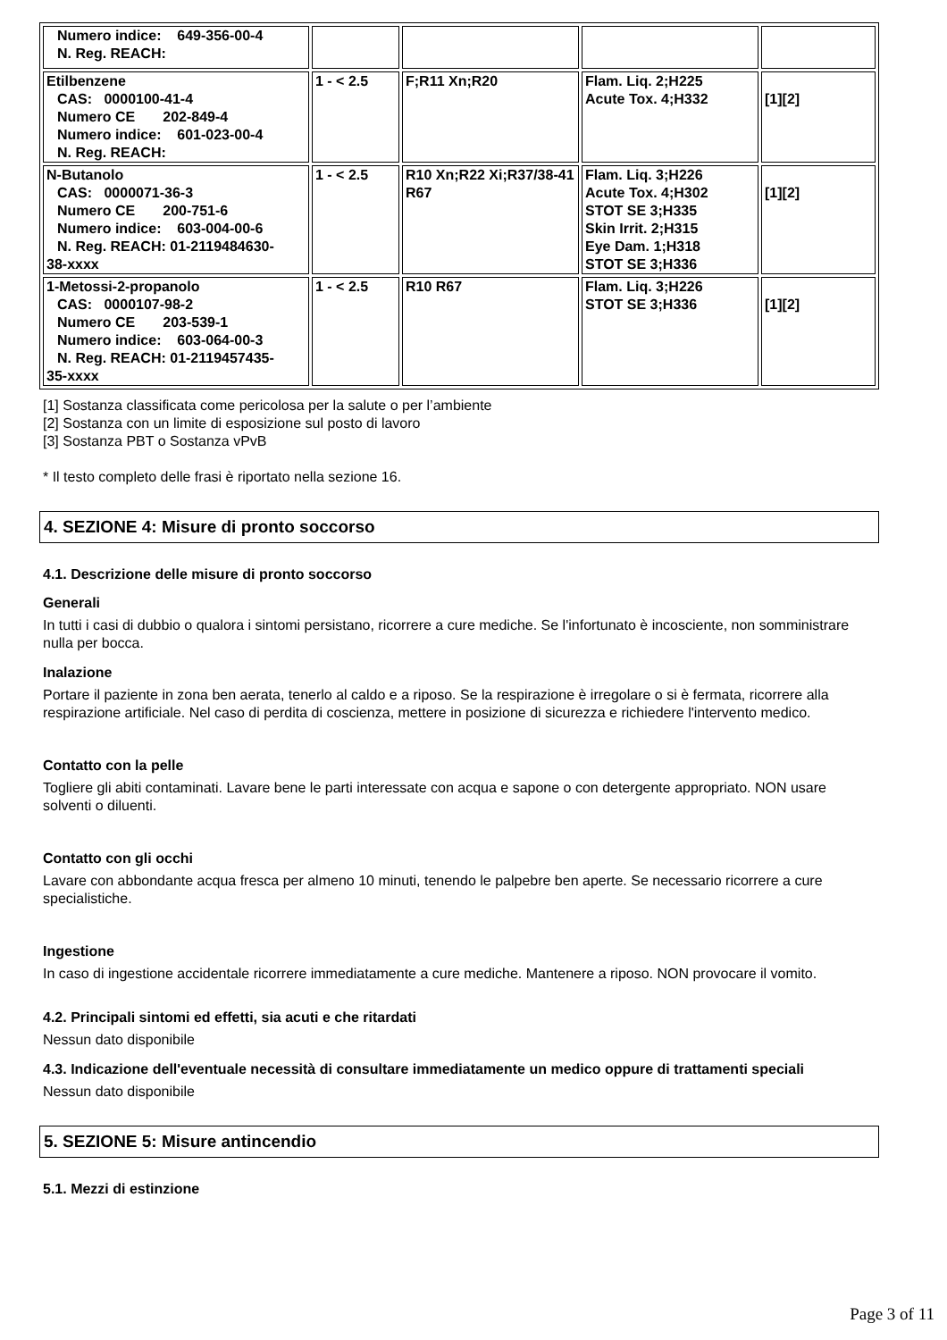| Numero indice: 649-356-00-4 N. Reg. REACH: | | | | |
| Etilbenzene CAS: 0000100-41-4 Numero CE 202-849-4 Numero indice: 601-023-00-4 N. Reg. REACH: | 1 - < 2.5 | F;R11 Xn;R20 | Flam. Liq. 2;H225 Acute Tox. 4;H332 | [1][2] |
| N-Butanolo CAS: 0000071-36-3 Numero CE 200-751-6 Numero indice: 603-004-00-6 N. Reg. REACH: 01-2119484630- 38-xxxx | 1 - < 2.5 | R10 Xn;R22 Xi;R37/38-41 R67 | Flam. Liq. 3;H226 Acute Tox. 4;H302 STOT SE 3;H335 Skin Irrit. 2;H315 Eye Dam. 1;H318 STOT SE 3;H336 | [1][2] |
| 1-Metossi-2-propanolo CAS: 0000107-98-2 Numero CE 203-539-1 Numero indice: 603-064-00-3 N. Reg. REACH: 01-2119457435- 35-xxxx | 1 - < 2.5 | R10 R67 | Flam. Liq. 3;H226 STOT SE 3;H336 | [1][2] |
[1] Sostanza classificata come pericolosa per la salute o per l’ambiente
[2] Sostanza con un limite di esposizione sul posto di lavoro
[3] Sostanza PBT o Sostanza vPvB
* Il testo completo delle frasi è riportato nella sezione 16.
4. SEZIONE 4: Misure di pronto soccorso
4.1. Descrizione delle misure di pronto soccorso
Generali
In tutti i casi di dubbio o qualora i sintomi persistano, ricorrere a cure mediche. Se l'infortunato è incosciente, non somministrare nulla per bocca.
Inalazione
Portare il paziente in zona ben aerata, tenerlo al caldo e a riposo. Se la respirazione è irregolare o si è fermata, ricorrere alla respirazione artificiale. Nel caso di perdita di coscienza, mettere in posizione di sicurezza e richiedere l'intervento medico.
Contatto con la pelle
Togliere gli abiti contaminati. Lavare bene le parti interessate con acqua e sapone o con detergente appropriato. NON usare solventi o diluenti.
Contatto con gli occhi
Lavare con abbondante acqua fresca per almeno 10 minuti, tenendo le palpebre ben aperte. Se necessario ricorrere a cure specialistiche.
Ingestione
In caso di ingestione accidentale ricorrere immediatamente a cure mediche. Mantenere a riposo. NON provocare il vomito.
4.2. Principali sintomi ed effetti, sia acuti e che ritardati
Nessun dato disponibile
4.3. Indicazione dell'eventuale necessità di consultare immediatamente un medico oppure di trattamenti speciali
Nessun dato disponibile
5. SEZIONE 5: Misure antincendio
5.1. Mezzi di estinzione
Page 3 of 11